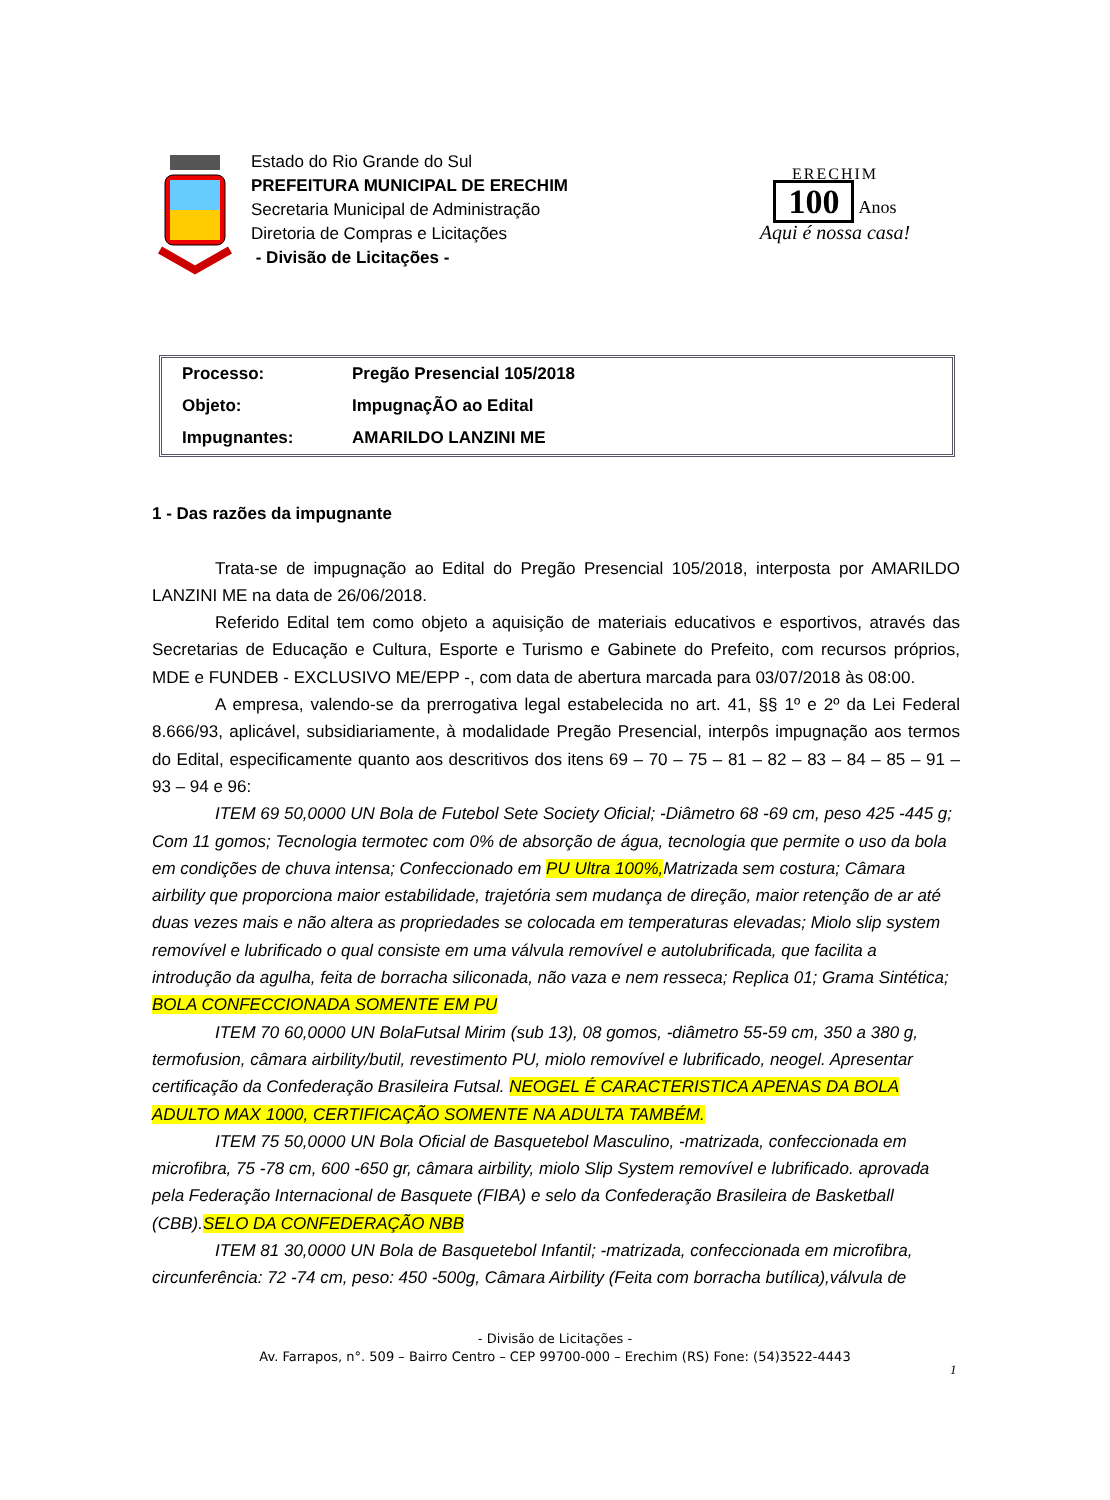Estado do Rio Grande do Sul
PREFEITURA MUNICIPAL DE ERECHIM
Secretaria Municipal de Administração
Diretoria de Compras e Licitações
- Divisão de Licitações -
ERECHIM
100 Anos
Aqui é nossa casa!
| Processo: | Pregão Presencial 105/2018 |
| Objeto: | ImpugnaçÃO ao Edital |
| Impugnantes: | AMARILDO LANZINI ME |
1 - Das razões da impugnante
Trata-se de impugnação ao Edital do Pregão Presencial 105/2018, interposta por AMARILDO LANZINI ME na data de 26/06/2018.
Referido Edital tem como objeto a aquisição de materiais educativos e esportivos, através das Secretarias de Educação e Cultura, Esporte e Turismo e Gabinete do Prefeito, com recursos próprios, MDE e FUNDEB - EXCLUSIVO ME/EPP -, com data de abertura marcada para 03/07/2018 às 08:00.
A empresa, valendo-se da prerrogativa legal estabelecida no art. 41, §§ 1º e 2º da Lei Federal 8.666/93, aplicável, subsidiariamente, à modalidade Pregão Presencial, interpôs impugnação aos termos do Edital, especificamente quanto aos descritivos dos itens 69 – 70 – 75 – 81 – 82 – 83 – 84 – 85 – 91 – 93 – 94 e 96:
ITEM 69 50,0000 UN Bola de Futebol Sete Society Oficial; -Diâmetro 68 -69 cm, peso 425 -445 g; Com 11 gomos; Tecnologia termotec com 0% de absorção de água, tecnologia que permite o uso da bola em condições de chuva intensa; Confeccionado em PU Ultra 100%, Matrizada sem costura; Câmara airbility que proporciona maior estabilidade, trajetória sem mudança de direção, maior retenção de ar até duas vezes mais e não altera as propriedades se colocada em temperaturas elevadas; Miolo slip system removível e lubrificado o qual consiste em uma válvula removível e autolubrificada, que facilita a introdução da agulha, feita de borracha siliconada, não vaza e nem resseca; Replica 01; Grama Sintética; BOLA CONFECCIONADA SOMENTE EM PU
ITEM 70 60,0000 UN BolaFutsal Mirim (sub 13), 08 gomos, -diâmetro 55-59 cm, 350 a 380 g, termofusion, câmara airbility/butil, revestimento PU, miolo removível e lubrificado, neogel. Apresentar certificação da Confederação Brasileira Futsal. NEOGEL É CARACTERISTICA APENAS DA BOLA ADULTO MAX 1000, CERTIFICAÇÃO SOMENTE NA ADULTA TAMBÉM.
ITEM 75 50,0000 UN Bola Oficial de Basquetebol Masculino, -matrizada, confeccionada em microfibra, 75 -78 cm, 600 -650 gr, câmara airbility, miolo Slip System removível e lubrificado. aprovada pela Federação Internacional de Basquete (FIBA) e selo da Confederação Brasileira de Basketball (CBB).SELO DA CONFEDERAÇÃO NBB
ITEM 81 30,0000 UN Bola de Basquetebol Infantil; -matrizada, confeccionada em microfibra, circunferência: 72 -74 cm, peso: 450 -500g, Câmara Airbility (Feita com borracha butílica),válvula de
- Divisão de Licitações -
Av. Farrapos, n°. 509 – Bairro Centro – CEP 99700-000 – Erechim (RS) Fone: (54)3522-4443
1